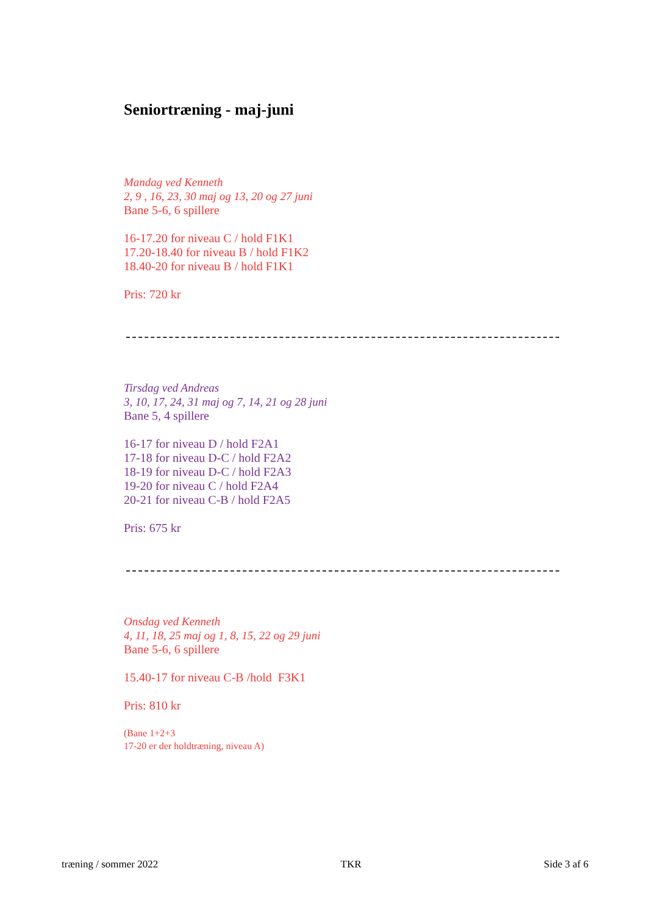Seniortræning - maj-juni
Mandag ved Kenneth
2, 9 , 16, 23, 30 maj og 13, 20 og 27 juni
Bane 5-6, 6 spillere
16-17.20 for niveau C / hold F1K1
17.20-18.40 for niveau B / hold F1K2
18.40-20 for niveau B / hold F1K1
Pris: 720 kr
Tirsdag ved Andreas
3, 10, 17, 24, 31 maj og 7, 14, 21 og 28 juni
Bane 5, 4 spillere
16-17 for niveau D / hold F2A1
17-18 for niveau D-C / hold F2A2
18-19 for niveau D-C / hold F2A3
19-20 for niveau C / hold F2A4
20-21 for niveau C-B / hold F2A5
Pris: 675 kr
Onsdag ved Kenneth
4, 11, 18, 25 maj og 1, 8, 15, 22 og 29 juni
Bane 5-6, 6 spillere
15.40-17 for niveau C-B /hold F3K1
Pris: 810 kr
(Bane 1+2+3
17-20 er der holdtræning, niveau A)
træning / sommer 2022 TKR Side 3 af 6